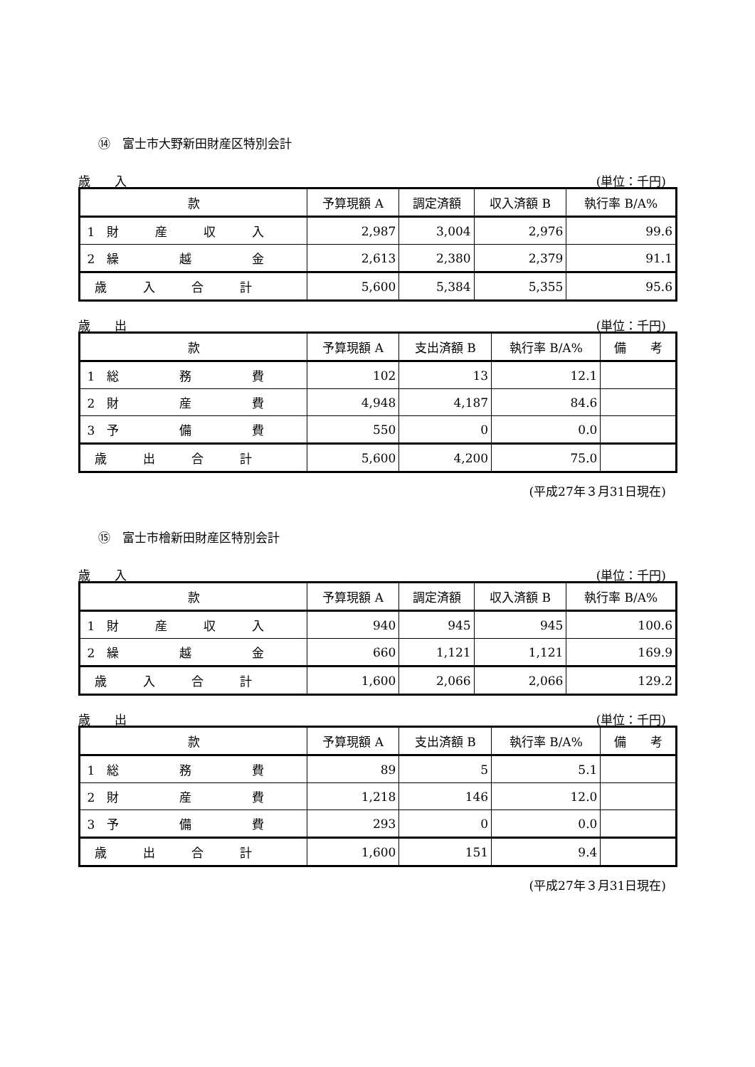⑭　富士市大野新田財産区特別会計
歳　　入 (単位：千円)
| 款 | 予算現額 A | 調定済額 | 収入済額 B | 執行率 B/A% |
| --- | --- | --- | --- | --- |
| 1 財 産 収 入 | 2,987 | 3,004 | 2,976 | 99.6 |
| 2 繰 越 金 | 2,613 | 2,380 | 2,379 | 91.1 |
| 歳 入 合 計 | 5,600 | 5,384 | 5,355 | 95.6 |
歳　　出 (単位：千円)
| 款 | 予算現額 A | 支出済額 B | 執行率 B/A% | 備 考 |
| --- | --- | --- | --- | --- |
| 1 総 務 費 | 102 | 13 | 12.1 | |
| 2 財 産 費 | 4,948 | 4,187 | 84.6 | |
| 3 予 備 費 | 550 | 0 | 0.0 | |
| 歳 出 合 計 | 5,600 | 4,200 | 75.0 | |
(平成27年３月31日現在)
⑮　富士市檜新田財産区特別会計
歳　　入 (単位：千円)
| 款 | 予算現額 A | 調定済額 | 収入済額 B | 執行率 B/A% |
| --- | --- | --- | --- | --- |
| 1 財 産 収 入 | 940 | 945 | 945 | 100.6 |
| 2 繰 越 金 | 660 | 1,121 | 1,121 | 169.9 |
| 歳 入 合 計 | 1,600 | 2,066 | 2,066 | 129.2 |
歳　　出 (単位：千円)
| 款 | 予算現額 A | 支出済額 B | 執行率 B/A% | 備 考 |
| --- | --- | --- | --- | --- |
| 1 総 務 費 | 89 | 5 | 5.1 | |
| 2 財 産 費 | 1,218 | 146 | 12.0 | |
| 3 予 備 費 | 293 | 0 | 0.0 | |
| 歳 出 合 計 | 1,600 | 151 | 9.4 | |
(平成27年３月31日現在)